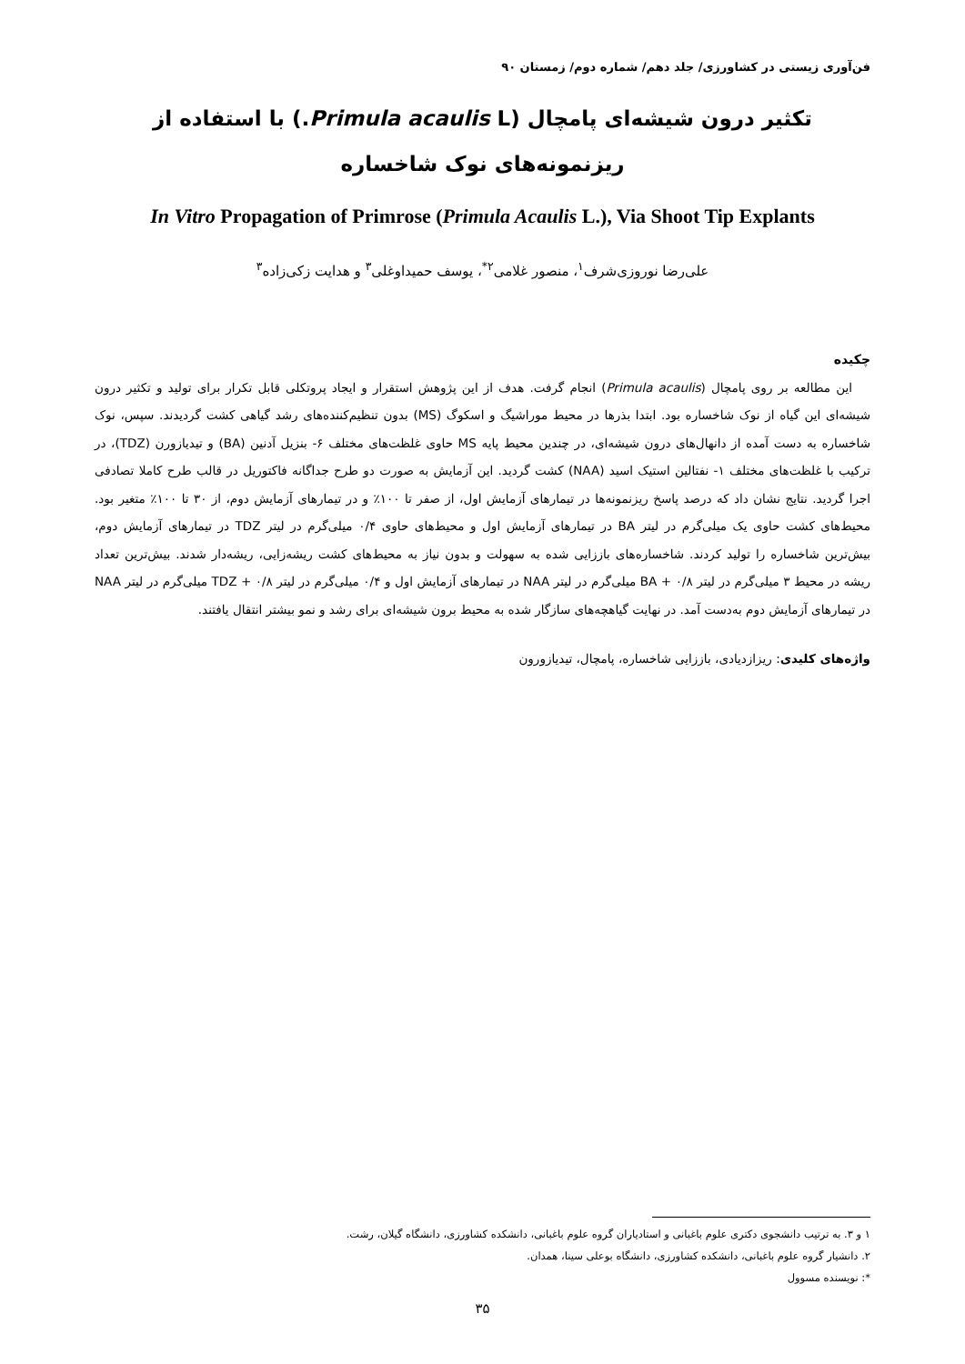فن‌آوری زیستی در کشاورزی/ جلد دهم/ شماره دوم/ زمستان ۹۰
تکثیر درون شیشه‌ای پامچال (Primula acaulis L.) با استفاده از ریزنمونه‌های نوک شاخساره
In Vitro Propagation of Primrose (Primula Acaulis L.), Via Shoot Tip Explants
علی‌رضا نوروزی‌شرف<sup>۱</sup>، منصور غلامی<sup>۲*</sup>، یوسف حمیداوغلی<sup>۳</sup> و هدایت زکی‌زاده<sup>۳</sup>
چکیده
این مطالعه بر روی پامچال (Primula acaulis) انجام گرفت. هدف از این پژوهش استقرار و ایجاد پروتکلی قابل تکرار برای تولید و تکثیر درون شیشه‌ای این گیاه از نوک شاخساره بود. ابتدا بذرها در محیط موراشیگ و اسکوگ (MS) بدون تنظیم‌کننده‌های رشد گیاهی کشت گردیدند. سپس، نوک شاخساره به دست آمده از دانهال‌های درون شیشه‌ای، در چندین محیط پایه MS حاوی غلظت‌های مختلف ۶- بنزیل آدنین (BA) و تیدیازورن (TDZ)، در ترکیب با غلظت‌های مختلف ۱- نفتالین استیک اسید (NAA) کشت گردید. این آزمایش به صورت دو طرح جداگانه فاکتوریل در قالب طرح کاملا تصادفی اجرا گردید. نتایج نشان داد که درصد پاسخ ریزنمونه‌ها در تیمارهای آزمایش اول، از صفر تا ۱۰۰٪ و در تیمارهای آزمایش دوم، از ۳۰ تا ۱۰۰٪ متغیر بود. محیط‌های کشت حاوی یک میلی‌گرم در لیتر BA در تیمارهای آزمایش اول و محیط‌های حاوی ۰/۴ میلی‌گرم در لیتر TDZ در تیمارهای آزمایش دوم، بیش‌ترین شاخساره را تولید کردند. شاخساره‌های باززایی شده به سهولت و بدون نیاز به محیط‌های کشت ریشه‌زایی، ریشه‌دار شدند. بیش‌ترین تعداد ریشه در محیط ۳ میلی‌گرم در لیتر BA + ۰/۸ میلی‌گرم در لیتر NAA در تیمارهای آزمایش اول و ۰/۴ میلی‌گرم در لیتر TDZ + ۰/۸ میلی‌گرم در لیتر NAA در تیمارهای آزمایش دوم به‌دست آمد. در نهایت گیاهچه‌های سازگار شده به محیط برون شیشه‌ای برای رشد و نمو بیشتر انتقال یافتند.
واژه‌های کلیدی: ریزازدیادی، باززایی شاخساره، پامچال، تیدیازورون
۱ و ۳. به ترتیب دانشجوی دکتری علوم باغبانی و استادیاران گروه علوم باغبانی، دانشکده کشاورزی، دانشگاه گیلان، رشت.
۲. دانشیار گروه علوم باغبانی، دانشکده کشاورزی، دانشگاه بوعلی سینا، همدان.
*: نویسنده مسوول
۳۵